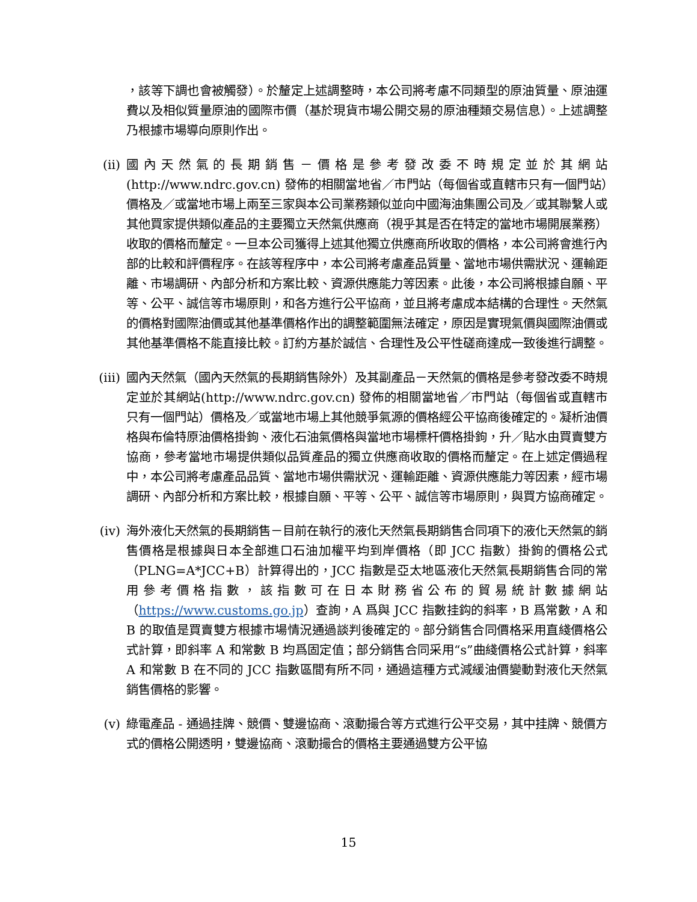，該等下調也會被觸發）。於釐定上述調整時，本公司將考慮不同類型的原油質量、原油運費以及相似質量原油的國際市價（基於現貨市場公開交易的原油種類交易信息）。上述調整乃根據市場導向原則作出。
(ii) 國內天然氣的長期銷售－價格是參考發改委不時規定並於其網站 (http://www.ndrc.gov.cn) 發佈的相關當地省／市門站（每個省或直轄市只有一個門站）價格及／或當地市場上兩至三家與本公司業務類似並向中國海油集團公司及／或其聯繫人或其他買家提供類似產品的主要獨立天然氣供應商（視乎其是否在特定的當地市場開展業務）收取的價格而釐定。一旦本公司獲得上述其他獨立供應商所收取的價格，本公司將會進行內部的比較和評價程序。在該等程序中，本公司將考慮產品質量、當地市場供需狀況、運輸距離、市場調研、內部分析和方案比較、資源供應能力等因素。此後，本公司將根據自願、平等、公平、誠信等市場原則，和各方進行公平協商，並且將考慮成本結構的合理性。天然氣的價格對國際油價或其他基準價格作出的調整範圍無法確定，原因是實現氣價與國際油價或其他基準價格不能直接比較。訂約方基於誠信、合理性及公平性磋商達成一致後進行調整。
(iii) 國內天然氣（國內天然氣的長期銷售除外）及其副產品－天然氣的價格是參考發改委不時規定並於其網站(http://www.ndrc.gov.cn) 發佈的相關當地省／市門站（每個省或直轄市只有一個門站）價格及／或當地市場上其他競爭氣源的價格經公平協商後確定的。凝析油價格與布倫特原油價格掛鉤、液化石油氣價格與當地市場標杆價格掛鉤，升／貼水由買賣雙方協商，參考當地市場提供類似品質產品的獨立供應商收取的價格而釐定。在上述定價過程中，本公司將考慮產品品質、當地市場供需狀況、運輸距離、資源供應能力等因素，經市場調研、內部分析和方案比較，根據自願、平等、公平、誠信等市場原則，與買方協商確定。
(iv) 海外液化天然氣的長期銷售－目前在執行的液化天然氣長期銷售合同項下的液化天然氣的銷售價格是根據與日本全部進口石油加權平均到岸價格（即 JCC 指數）掛鉤的價格公式（PLNG=A*JCC+B）計算得出的，JCC 指數是亞太地區液化天然氣長期銷售合同的常用參考價格指數，該指數可在日本財務省公布的貿易統計數據網站（https://www.customs.go.jp）查詢，A 爲與 JCC 指數挂鈎的斜率，B 爲常數，A 和 B 的取值是買賣雙方根據市場情況通過談判後確定的。部分銷售合同價格采用直綫價格公式計算，即斜率 A 和常數 B 均爲固定值；部分銷售合同采用“s”曲綫價格公式計算，斜率 A 和常數 B 在不同的 JCC 指數區間有所不同，通過這種方式減緩油價變動對液化天然氣銷售價格的影響。
(v) 綠電產品 - 通過挂牌、競價、雙邊協商、滾動撮合等方式進行公平交易，其中挂牌、競價方式的價格公開透明，雙邊協商、滾動撮合的價格主要通過雙方公平協
15